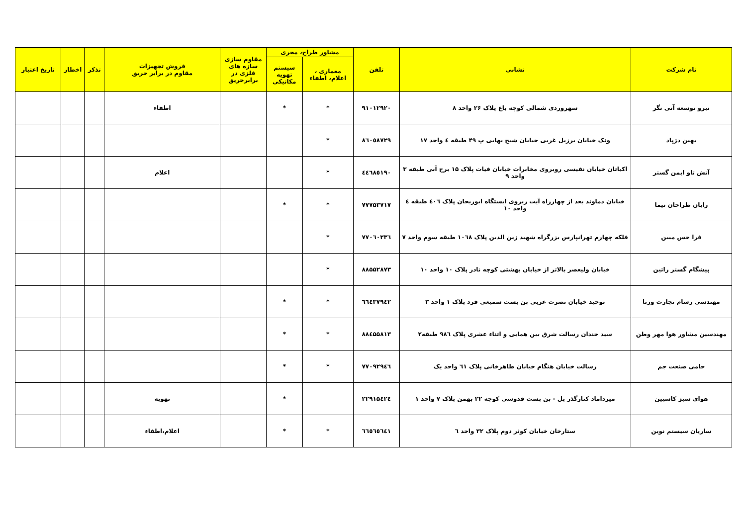| نام شرکت | نشانی | تلفن | مشاور طراح، مجری | | مقاوم سازی سازه های فلزی در برابرحریق | فروش تجهیزات مقاوم در برابر حریق | تذکر | اخطار | تاریخ اعتبار |
| --- | --- | --- | --- | --- | --- | --- | --- | --- | --- |
| | | | معماری ، اعلام، اطفاء | سیستم تهویه مکانیکی | | | | | |
| نیرو توسعه آتی نگر | سهروردی شمالی کوچه باغ پلاک ۲۶ واحد ۸ | ۹۱۰۱۲۹۲۰ | * | * | | اطفاء | | | |
| بهین دژپاد | ونک خیابان برزیل غربی خیابان شیخ بهایی پ ۴۹ طبقه ٤ واحد ۱۷ | ٨٦٠٥٨٧٢٩ | * | | | | | | |
| آتش تاو ایمن گستر | اکباتان خیابان نفیسی روبروی مخابرات خیابان فیات پلاک ۱۵ برج آبی طبقه ۳ واحد ۹ | ٤٤٦٨٥١٩٠ | * | | | اعلام | | | |
| رایان طراحان نیما | خیابان دماوند بعد از چهارراه آیت ربروی ایستگاه ابوریحان پلاک ٤٠٦ طبقه ٤ واحد ۱۰ | ۷۷۷۵۳۷۱۷ | * | * | | | | | |
| فرا حس مبین | فلکه چهارم تهرانپارس بزرگراه شهید زین الدین پلاک ١٠٦٨ طبقه سوم واحد ۷ | ۷۷۰٦۰۳۳٦ | * | | | | | | |
| پیشگام گستر راتین | خیابان ولیعصر بالاتر از خیابان بهشتی کوچه نادر پلاک ۱۰ واحد ۱۰ | ۸۸۵۵۲۸۷۳ | * | | | | | | |
| مهندسی رسام تجارت ورنا | توحید خیابان نصرت غربی بن بست سمیعی فرد پلاک ۱ واحد ۳ | ٦٦٤٣٧٩٤٢ | * | * | | | | | |
| مهندسین مشاور هوا مهر وطن | سید خندان رسالت شرق بین همایی و اثناء عشری پلاک ۹۸٦ طبقه۲ | ۸۸٤۵۵۸۱۳ | * | * | | | | | |
| حامی صنعت جم | رسالت خیابان هنگام خیابان طاهرخانی پلاک ٦١ واحد یک | ۷۷۰۹۲۹٤٦ | * | * | | | | | |
| هوای سبز کاسپین | میرداماد کنارگذر پل - بن بست قدوسی کوچه ۲۲ بهمن پلاک ۷ واحد ۱ | ۲۲۹۱۵٤۲٤ | | * | | تهویه | | | |
| ساریان سیستم نوین | ستارخان خیابان کوثر دوم پلاک ۳۲ واحد ٦ | ٦٦٥٦٥٦٤١ | * | * | | اعلام،اطفاء | | | |